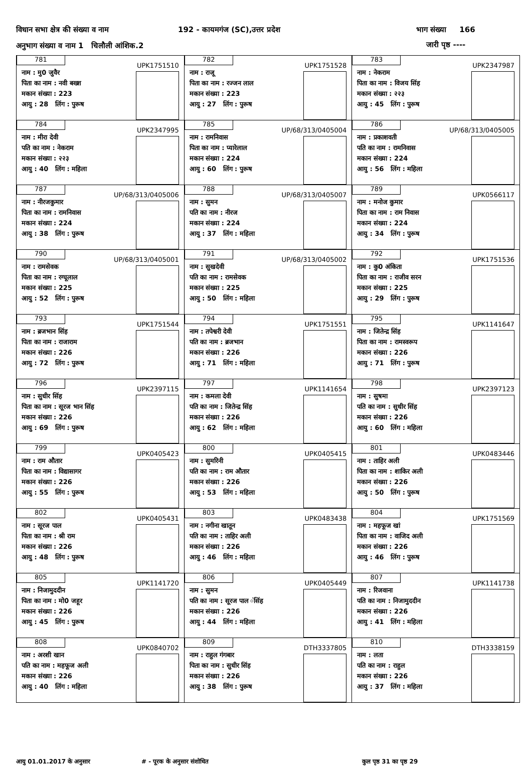विधान सभा क्षेत्र की संख्या व नाम
192 - कायमगंज (SC),उत्तर प्रदेश
भाग संख्या 166
अनुभाग संख्या व नाम 1 चिलौली आंशिक.2
जारी पृष्ठ ----
| 781 UPK1751510 नाम : मु0 जुवैर पिता का नाम : नवी बख्श मकान संख्या : 223 आयु : 28 लिंग : पुरूष | 782 UPK1751528 नाम : राजू पिता का नाम : रज्जन लाल मकान संख्या : 223 आयु : 27 लिंग : पुरूष | 783 UPK2347987 नाम : नेकराम पिता का नाम : विजय सिंह मकान संख्या : २२३ आयु : 45 लिंग : पुरूष |
| 784 UPK2347995 नाम : मीरा देवी पति का नाम : नेकराम मकान संख्या : २२३ आयु : 40 लिंग : महिला | 785 UP/68/313/0405004 नाम : रामनिवास पिता का नाम : प्यारेलाल मकान संख्या : 224 आयु : 60 लिंग : पुरूष | 786 UP/68/313/0405005 नाम : प्रकाशवती पति का नाम : रामनिवास मकान संख्या : 224 आयु : 56 लिंग : महिला |
| 787 UP/68/313/0405006 नाम : नीरजकुमार पिता का नाम : रामनिवास मकान संख्या : 224 आयु : 38 लिंग : पुरूष | 788 UP/68/313/0405007 नाम : सुमन पति का नाम : नीरज मकान संख्या : 224 आयु : 37 लिंग : महिला | 789 UPK0566117 नाम : मनोज कुमार पिता का नाम : राम निवास मकान संख्या : 224 आयु : 34 लिंग : पुरूष |
| 790 UP/68/313/0405001 नाम : रामसेवक पिता का नाम : रग्घूलाल मकान संख्या : 225 आयु : 52 लिंग : पुरूष | 791 UP/68/313/0405002 नाम : सुखदेवी पति का नाम : रामसेवक मकान संख्या : 225 आयु : 50 लिंग : महिला | 792 UPK1751536 नाम : कु0 अंकिता पिता का नाम : राजीव सरन मकान संख्या : 225 आयु : 29 लिंग : पुरूष |
| 793 UPK1751544 नाम : ब्रजभान सिंह पिता का नाम : राजाराम मकान संख्या : 226 आयु : 72 लिंग : पुरूष | 794 UPK1751551 नाम : तपेश्वरी देवी पति का नाम : ब्रजभान मकान संख्या : 226 आयु : 71 लिंग : महिला | 795 UPK1141647 नाम : जितेन्द्र सिंह पिता का नाम : रामस्वरूप मकान संख्या : 226 आयु : 71 लिंग : पुरूष |
| 796 UPK2397115 नाम : सुधीर सिंह पिता का नाम : सूरज भान सिंह मकान संख्या : 226 आयु : 69 लिंग : पुरूष | 797 UPK1141654 नाम : कमला देवी पति का नाम : जितेन्द्र सिंह मकान संख्या : 226 आयु : 62 लिंग : महिला | 798 UPK2397123 नाम : सुषमा पति का नाम : सुधीर सिंह मकान संख्या : 226 आयु : 60 लिंग : महिला |
| 799 UPK0405423 नाम : राम औतार पिता का नाम : विद्यासागर मकान संख्या : 226 आयु : 55 लिंग : पुरूष | 800 UPK0405415 नाम : सुमरिनी पति का नाम : राम औतार मकान संख्या : 226 आयु : 53 लिंग : महिला | 801 UPK0483446 नाम : ताहिर अली पिता का नाम : शाकिर अली मकान संख्या : 226 आयु : 50 लिंग : पुरूष |
| 802 UPK0405431 नाम : सूरज पाल पिता का नाम : श्री राम मकान संख्या : 226 आयु : 48 लिंग : पुरूष | 803 UPK0483438 नाम : नगीना खातून पति का नाम : ताहिर अली मकान संख्या : 226 आयु : 46 लिंग : महिला | 804 UPK1751569 नाम : महफूज खां पिता का नाम : वाजिद अली मकान संख्या : 226 आयु : 46 लिंग : पुरूष |
| 805 UPK1141720 नाम : निजामुददीन पिता का नाम : मो0 जहूर मकान संख्या : 226 आयु : 45 लिंग : पुरूष | 806 UPK0405449 नाम : सुमन पति का नाम : सूरज पाल ंसिंह मकान संख्या : 226 आयु : 44 लिंग : महिला | 807 UPK1141738 नाम : रिजवाना पति का नाम : निजामुददीन मकान संख्या : 226 आयु : 41 लिंग : महिला |
| 808 UPK0840702 नाम : अरशी खान पति का नाम : महफूज अली मकान संख्या : 226 आयु : 40 लिंग : महिला | 809 DTH3337805 नाम : राहुल गंगबार पिता का नाम : सुधीर सिंह मकान संख्या : 226 आयु : 38 लिंग : पुरूष | 810 DTH3338159 नाम : लता पति का नाम : राहुल मकान संख्या : 226 आयु : 37 लिंग : महिला |
आयु 01.01.2017 के अनुसार # - पूरक के अनुसार संशोधित कुल पृष्ठ 31 का पृष्ठ 29